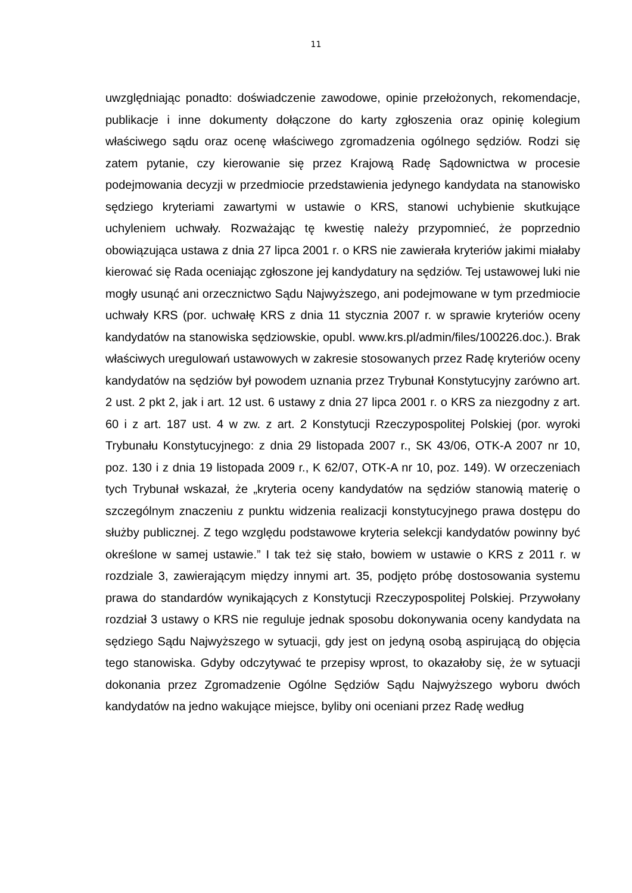11
uwzględniając ponadto: doświadczenie zawodowe, opinie przełożonych, rekomendacje, publikacje i inne dokumenty dołączone do karty zgłoszenia oraz opinię kolegium właściwego sądu oraz ocenę właściwego zgromadzenia ogólnego sędziów. Rodzi się zatem pytanie, czy kierowanie się przez Krajową Radę Sądownictwa w procesie podejmowania decyzji w przedmiocie przedstawienia jedynego kandydata na stanowisko sędziego kryteriami zawartymi w ustawie o KRS, stanowi uchybienie skutkujące uchyleniem uchwały. Rozważając tę kwestię należy przypomnieć, że poprzednio obowiązująca ustawa z dnia 27 lipca 2001 r. o KRS nie zawierała kryteriów jakimi miałaby kierować się Rada oceniając zgłoszone jej kandydatury na sędziów. Tej ustawowej luki nie mogły usunąć ani orzecznictwo Sądu Najwyższego, ani podejmowane w tym przedmiocie uchwały KRS (por. uchwałę KRS z dnia 11 stycznia 2007 r. w sprawie kryteriów oceny kandydatów na stanowiska sędziowskie, opubl. www.krs.pl/admin/files/100226.doc.). Brak właściwych uregulowań ustawowych w zakresie stosowanych przez Radę kryteriów oceny kandydatów na sędziów był powodem uznania przez Trybunał Konstytucyjny zarówno art. 2 ust. 2 pkt 2, jak i art. 12 ust. 6 ustawy z dnia 27 lipca 2001 r. o KRS za niezgodny z art. 60 i z art. 187 ust. 4 w zw. z art. 2 Konstytucji Rzeczypospolitej Polskiej (por. wyroki Trybunału Konstytucyjnego: z dnia 29 listopada 2007 r., SK 43/06, OTK-A 2007 nr 10, poz. 130 i z dnia 19 listopada 2009 r., K 62/07, OTK-A nr 10, poz. 149). W orzeczeniach tych Trybunał wskazał, że „kryteria oceny kandydatów na sędziów stanowią materię o szczególnym znaczeniu z punktu widzenia realizacji konstytucyjnego prawa dostępu do służby publicznej. Z tego względu podstawowe kryteria selekcji kandydatów powinny być określone w samej ustawie.” I tak też się stało, bowiem w ustawie o KRS z 2011 r. w rozdziale 3, zawierającym między innymi art. 35, podjęto próbę dostosowania systemu prawa do standardów wynikających z Konstytucji Rzeczypospolitej Polskiej. Przywołany rozdział 3 ustawy o KRS nie reguluje jednak sposobu dokonywania oceny kandydata na sędziego Sądu Najwyższego w sytuacji, gdy jest on jedyną osobą aspirującą do objęcia tego stanowiska. Gdyby odczytywać te przepisy wprost, to okazałoby się, że w sytuacji dokonania przez Zgromadzenie Ogólne Sędziów Sądu Najwyższego wyboru dwóch kandydatów na jedno wakujące miejsce, byliby oni oceniani przez Radę według